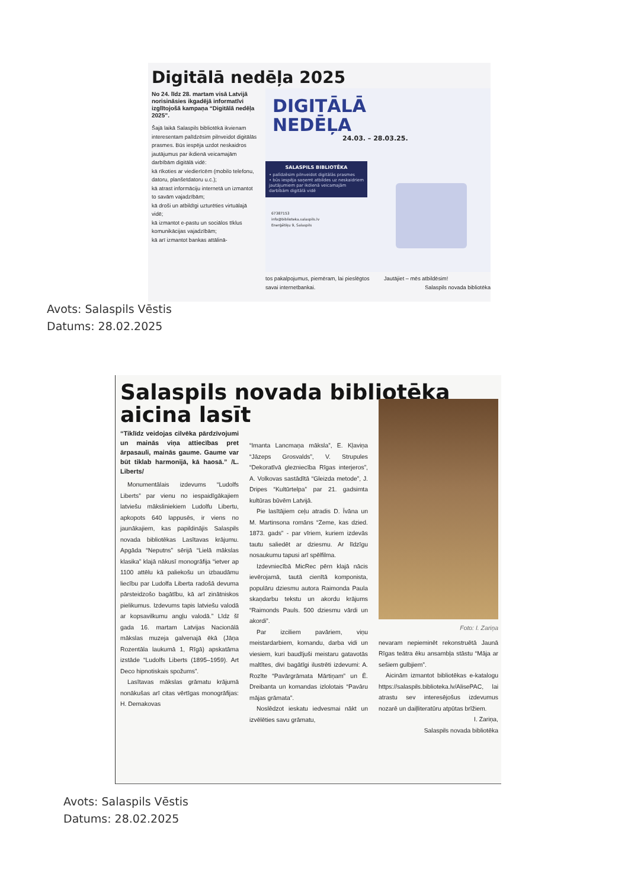Digitālā nedēļa 2025
No 24. līdz 28. martam visā Latvijā norisināsies ikgadējā informatīvi izglītojošā kampaņa “Digitālā nedēļa 2025”.
Šajā laikā Salaspils bibliotēkā ikvienam interesentam palīdzēsim pilnveidot digitālās prasmes. Būs iespēja uzdot neskaidros jautājumus par ikdienā veicamajām darbībām digitālā vidē:
kā rīkoties ar viedierīcēm (mobilo telefonu, datoru, planšetdatoru u.c.);
kā atrast informāciju internetā un izmantot to savām vajadzībām;
kā droši un atbildīgi uzturēties virtuālajā vidē;
kā izmantot e-pastu un sociālos tīklus komunikācijas vajadzībām;
kā arī izmantot bankas attālinā-
DIGITĀLĀ
NEDĒĻA
24.03. – 28.03.25.
SALASPILS BIBLIOTĒKA
• palīdzēsim pilnveidot digitālās prasmes
• būs iespēja saņemt atbildes uz neskaidriem jautājumiem par ikdienā veicamajām darbībām digitālā vidē
67387153
info@biblioteka.salaspils.lv
Enerģētiķu 9, Salaspils
tos pakalpojumus, piemēram, lai pieslēgtos savai internetbankai.
Jautājiet – mēs atbildēsim!
Salaspils novada bibliotēka
Avots: Salaspils Vēstis
Datums: 28.02.2025
Salaspils novada bibliotēka
aicina lasīt
“Tiklīdz veidojas cilvēka pārdzīvojumi un mainās viņa attiecības pret ārpasauli, mainās gaume. Gaume var būt tiklab harmonijā, kā haosā.” /L. Liberts/
Monumentālais izdevums “Ludolfs Liberts” par vienu no iespaidīgākajiem latviešu māksliniekiem Ludolfu Libertu, apkopots 640 lappusēs, ir viens no jaunākajiem, kas papildinājis Salaspils novada bibliotēkas Lasītavas krājumu. Apgāda “Neputns” sērijā “Lielā mākslas klasika” klajā nākusī monogrāfija “ietver ap 1100 attēlu kā paliekošu un izbaudāmu liecību par Ludolfa Liberta radošā devuma pārsteidzošo bagātību, kā arī zinātniskos pielikumus. Izdevums tapis latviešu valodā ar kopsavilkumu angļu valodā.” Līdz šī gada 16. martam Latvijas Nacionālā mākslas muzeja galvenajā ēkā (Jāņa Rozentāla laukumā 1, Rīgā) apskatāma izstāde “Ludolfs Liberts (1895–1959). Art Deco hipnotiskais spožums”.
Lasītavas mākslas grāmatu krājumā nonākušas arī citas vērtīgas monogrāfijas: H. Demakovas
“Imanta Lancmaņa māksla”, E. Kļaviņa “Jāzeps Grosvalds”, V. Strupules “Dekoratīvā glezniecība Rīgas interjeros”, A. Volkovas sastādītā “Gleizda metode”, J. Dripes “Kultūrtelpa” par 21. gadsimta kultūras būvēm Latvijā.
Pie lasītājiem ceļu atradis D. Īvāna un M. Martinsona romāns “Zeme, kas dzied. 1873. gads” - par vīriem, kuriem izdevās tautu saliedēt ar dziesmu. Ar līdzīgu nosaukumu tapusi arī spēlfilma.
Izdevniecībā MicRec pērn klajā nācis ievērojamā, tautā cienītā komponista, populāru dziesmu autora Raimonda Paula skaņdarbu tekstu un akordu krājums “Raimonds Pauls. 500 dziesmu vārdi un akordi”.
Par izciliem pavāriem, viņu meistardarbiem, komandu, darba vidi un viesiem, kuri baudījuši meistaru gatavotās maltītes, divi bagātīgi ilustrēti izdevumi: A. Rozīte “Pavārgrāmata Mārtiņam” un Ē. Dreibanta un komandas izlolotais “Pavāru mājas grāmata”.
Noslēdzot ieskatu iedvesmai nākt un izvēlēties savu grāmatu,
Foto: I. Zariņa
nevaram nepieminēt rekonstruētā Jaunā Rīgas teātra ēku ansambļa stāstu “Māja ar sešiem gulbjiem”.
Aicinām izmantot bibliotēkas e-katalogu https://salaspils.biblioteka.lv/AlisePAC, lai atrastu sev interesējošus izdevumus nozarē un daiļliteratūru atpūtas brīžiem.
I. Zariņa,
Salaspils novada bibliotēka
Avots: Salaspils Vēstis
Datums: 28.02.2025